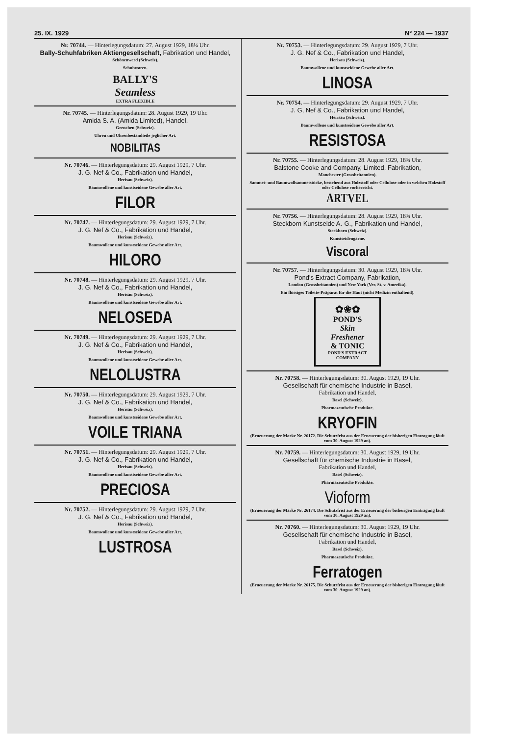25. IX. 1929 N° 224 — 1937
Nr. 70744. — Hinterlegungsdatum: 27. August 1929, 18¼ Uhr.
Bally-Schuhfabriken Aktiengesellschaft, Fabrikation und Handel,
Schönenwerd (Schweiz).
Schuhwaren.
BALLY'S
Seamless
EXTRA FLEXIBLE
Nr. 70745. — Hinterlegungsdatum: 28. August 1929, 19 Uhr.
Amida S. A. (Amida Limited), Handel,
Grenchen (Schweiz).
Uhren und Uhrenbestandteile jeglicher Art.
NOBILITAS
Nr. 70746. — Hinterlegungsdatum: 29. August 1929, 7 Uhr.
J. G. Nef & Co., Fabrikation und Handel,
Herisau (Schweiz).
Baumwollene und kunstseidene Gewebe aller Art.
FILOR
Nr. 70747. — Hinterlegungsdatum: 29. August 1929, 7 Uhr.
J. G. Nef & Co., Fabrikation und Handel,
Herisau (Schweiz).
Baumwollene und kunstseidene Gewebe aller Art.
HILORO
Nr. 70748. — Hinterlegungsdatum: 29. August 1929, 7 Uhr.
J. G. Nef & Co., Fabrikation und Handel,
Herisau (Schweiz).
Baumwollene und kunstseidene Gewebe aller Art.
NELOSEDA
Nr. 70749. — Hinterlegungsdatum: 29. August 1929, 7 Uhr.
J. G. Nef & Co., Fabrikation und Handel,
Herisau (Schweiz).
Baumwollene und kunstseidene Gewebe aller Art.
NELOLUSTRA
Nr. 70750. — Hinterlegungsdatum: 29. August 1929, 7 Uhr.
J. G. Nef & Co., Fabrikation und Handel,
Herisau (Schweiz).
Baumwollene und kunstseidene Gewebe aller Art.
VOILE TRIANA
Nr. 70751. — Hinterlegungsdatum: 29. August 1929, 7 Uhr.
J. G. Nef & Co., Fabrikation und Handel,
Herisau (Schweiz).
Baumwollene und kunstseidene Gewebe aller Art.
PRECIOSA
Nr. 70752. — Hinterlegungsdatum: 29. August 1929, 7 Uhr.
J. G. Nef & Co., Fabrikation und Handel,
Herisau (Schweiz).
Baumwollene und kunstseidene Gewebe aller Art.
LUSTROSA
Nr. 70753. — Hinterlegungsdatum: 29. August 1929, 7 Uhr.
J. G. Nef & Co., Fabrikation und Handel,
Herisau (Schweiz).
Baumwollene und kunstseidene Gewebe aller Art.
LINOSA
Nr. 70754. — Hinterlegungsdatum: 29. August 1929, 7 Uhr.
J. G, Nef & Co., Fabrikation und Handel,
Herisau (Schweiz).
Baumwollene und kunstseidene Gewebe aller Art.
RESISTOSA
Nr. 70755. — Hinterlegungsdatum: 28. August 1929, 18¾ Uhr.
Balstone Cooke and Company, Limited, Fabrikation,
Manchester (Grossbritannien).
Sammet- und Baumwollsammetstücke, bestehend aus Holzstoff oder Cellulose oder in welchen Holzstoff oder Cellulose vorherrscht.
ARTVEL
Nr. 70756. — Hinterlegungsdatum: 28. August 1929, 18¾ Uhr.
Steckborn Kunstseide A.-G., Fabrikation und Handel,
Steckborn (Schweiz).
Kunstseidengarne.
Viscoral
Nr. 70757. — Hinterlegungsdatum: 30. August 1929, 18¾ Uhr.
Pond's Extract Company, Fabrikation,
London (Grossbritannien) und New York (Ver. St. v. Amerika).
Ein flüssiges Toilette-Präparat für die Haut (nicht Medizin enthaltend).
✿❀✿
POND'S
Skin
Freshener
& TONIC
POND'S EXTRACT COMPANY
Nr. 70758. — Hinterlegungsdatum: 30. August 1929, 19 Uhr.
Gesellschaft für chemische Industrie in Basel,
Fabrikation und Handel,
Basel (Schweiz).
Pharmazeutische Produkte.
KRYOFIN
(Erneuerung der Marke Nr. 26172. Die Schutzfrist aus der Erneuerung der bisherigen Eintragung läuft vom 30. August 1929 an).
Nr. 70759. — Hinterlegungsdatum: 30. August 1929, 19 Uhr.
Gesellschaft für chemische Industrie in Basel,
Fabrikation und Handel,
Basel (Schweiz).
Pharmazeutische Produkte.
Vioform
(Erneuerung der Marke Nr. 26174. Die Schutzfrist aus der Erneuerung der bisherigen Eintragung läuft vom 30. August 1929 an).
Nr. 70760. — Hinterlegungsdatum: 30. August 1929, 19 Uhr.
Gesellschaft für chemische Industrie in Basel,
Fabrikation und Handel,
Basel (Schweiz).
Pharmazeutische Produkte.
Ferratogen
(Erneuerung der Marke Nr. 26175. Die Schutzfrist aus der Erneuerung der bisherigen Eintragung läuft vom 30. August 1929 an).